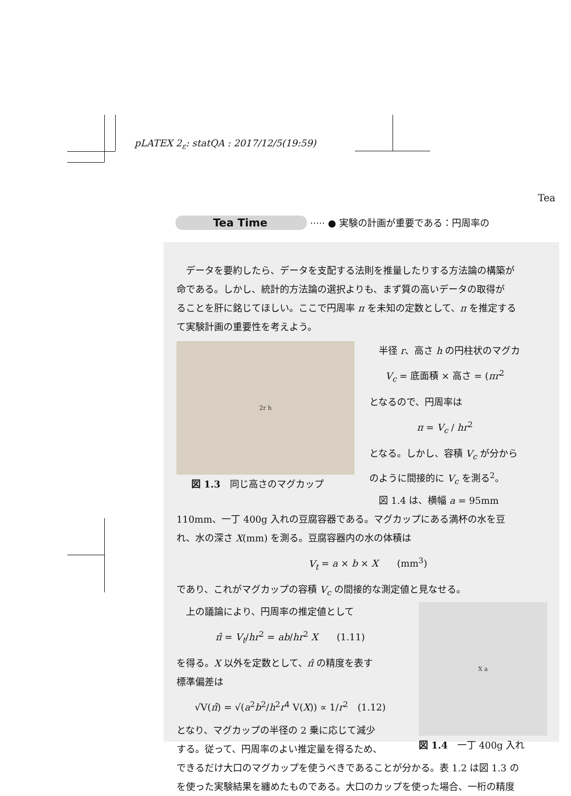pLATEX 2<sub>ε</sub>: statQA : 2017/12/5(19:59)
Tea
Tea Time ····· ● 実験の計画が重要である：円周率の
データを要約したら、データを支配する法則を推量したりする方法論の構築が
命である。しかし、統計的方法論の選択よりも、まず質の高いデータの取得が
ることを肝に銘じてほしい。ここで円周率 π を未知の定数として、π を推定する
て実験計画の重要性を考えよう。
2r h
図 1.3　同じ高さのマグカップ
　半径 r、高さ h の円柱状のマグカ
V<sub>c</sub> = 底面積 × 高さ = (πr<sup>2</sup>
となるので、円周率は
π = V<sub>c</sub> / hr<sup>2</sup>
となる。しかし、容積 V<sub>c</sub> が分から
のように間接的に V<sub>c</sub> を測る<sup>2</sup>。
　図 1.4 は、横幅 a = 95mm
110mm、一丁 400g 入れの豆腐容器である。マグカップにある満杯の水を豆
れ、水の深さ X(mm) を測る。豆腐容器内の水の体積は
V<sub>t</sub> = a × b × X　　(mm<sup>3</sup>)
であり、これがマグカップの容積 V<sub>c</sub> の間接的な測定値と見なせる。
　上の議論により、円周率の推定値として
π̂ = V<sub>t</sub>/hr<sup>2</sup> = ab/hr<sup>2</sup> X　　(1.11)
を得る。X 以外を定数として、π̂ の精度を表す
標準偏差は
√V(π̂) = √(a<sup>2</sup>b<sup>2</sup>/h<sup>2</sup>r<sup>4</sup> V(X)) ∝ 1/r<sup>2</sup>　(1.12)
となり、マグカップの半径の 2 乗に応じて減少
する。従って、円周率のよい推定量を得るため、
X a
図 1.4　一丁 400g 入れ
できるだけ大口のマグカップを使うべきであることが分かる。表 1.2 は図 1.3 の
を使った実験結果を纏めたものである。大口のカップを使った場合、一桁の精度